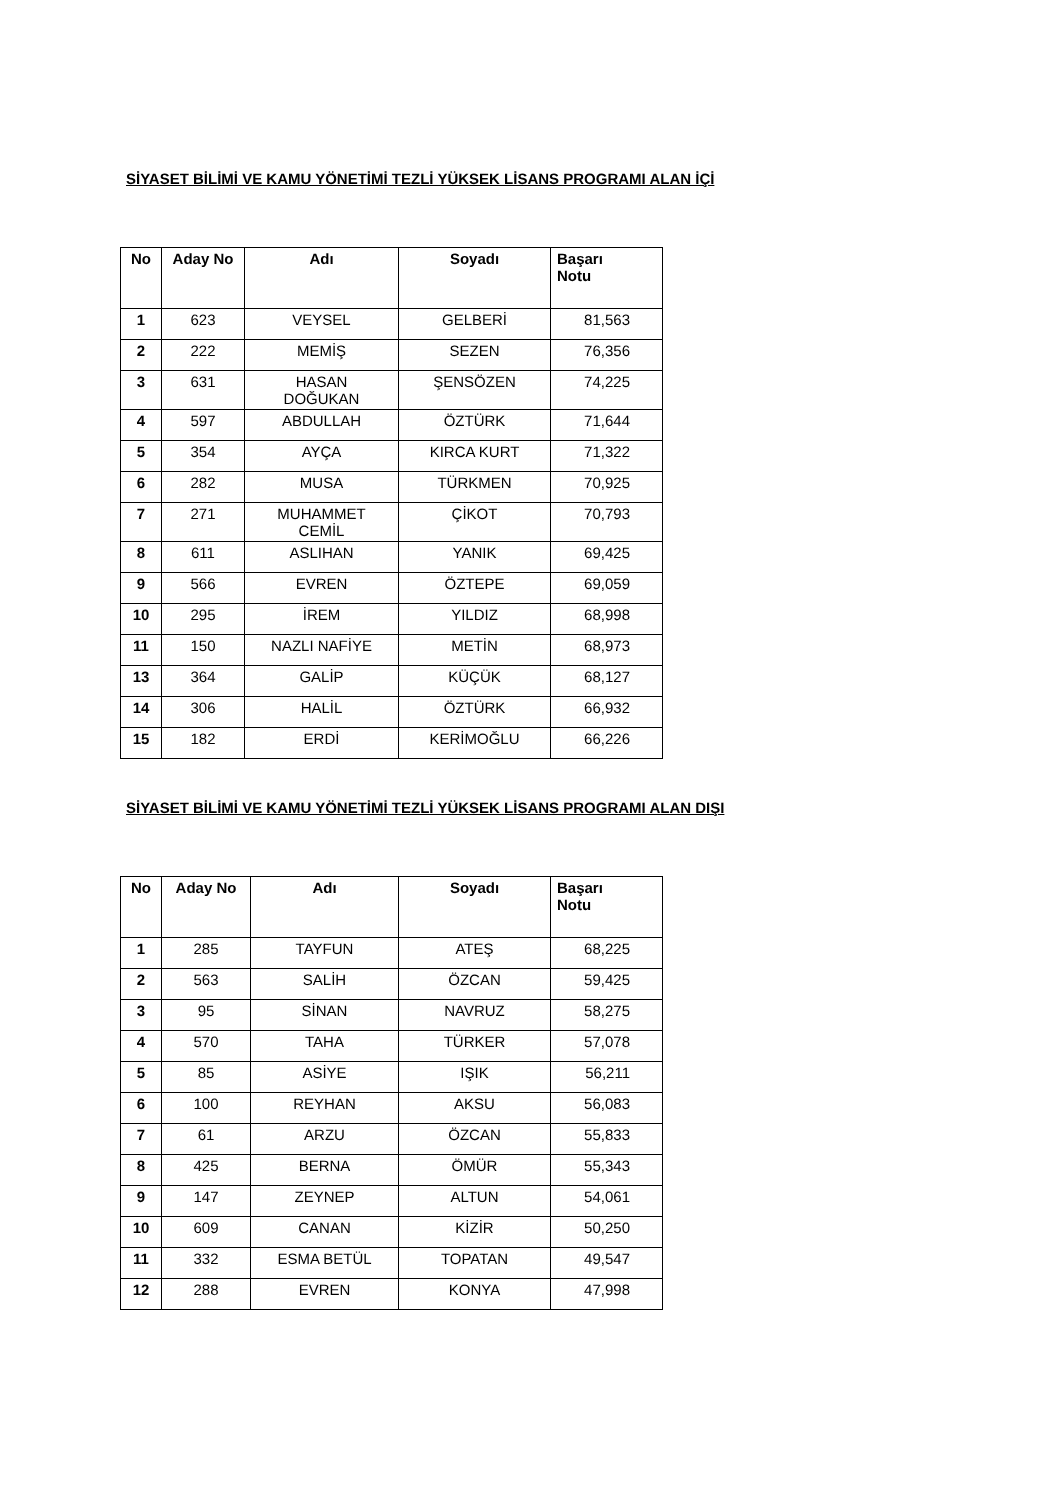SİYASET BİLİMİ VE KAMU YÖNETİMİ TEZLİ YÜKSEK LİSANS PROGRAMI ALAN İÇİ
| No | Aday No | Adı | Soyadı | Başarı Notu |
| --- | --- | --- | --- | --- |
| 1 | 623 | VEYSEL | GELBERİ | 81,563 |
| 2 | 222 | MEMİŞ | SEZEN | 76,356 |
| 3 | 631 | HASAN DOĞUKAN | ŞENSÖZEN | 74,225 |
| 4 | 597 | ABDULLAH | ÖZTÜRK | 71,644 |
| 5 | 354 | AYÇA | KIRCA KURT | 71,322 |
| 6 | 282 | MUSA | TÜRKMEN | 70,925 |
| 7 | 271 | MUHAMMET CEMİL | ÇİKOT | 70,793 |
| 8 | 611 | ASLIHAN | YANIK | 69,425 |
| 9 | 566 | EVREN | ÖZTEPE | 69,059 |
| 10 | 295 | İREM | YILDIZ | 68,998 |
| 11 | 150 | NAZLI NAFİYE | METİN | 68,973 |
| 13 | 364 | GALİP | KÜÇÜK | 68,127 |
| 14 | 306 | HALİL | ÖZTÜRK | 66,932 |
| 15 | 182 | ERDİ | KERİMOĞLU | 66,226 |
SİYASET BİLİMİ VE KAMU YÖNETİMİ TEZLİ YÜKSEK LİSANS PROGRAMI ALAN DIŞI
| No | Aday No | Adı | Soyadı | Başarı Notu |
| --- | --- | --- | --- | --- |
| 1 | 285 | TAYFUN | ATEŞ | 68,225 |
| 2 | 563 | SALİH | ÖZCAN | 59,425 |
| 3 | 95 | SİNAN | NAVRUZ | 58,275 |
| 4 | 570 | TAHA | TÜRKER | 57,078 |
| 5 | 85 | ASİYE | IŞIK | 56,211 |
| 6 | 100 | REYHAN | AKSU | 56,083 |
| 7 | 61 | ARZU | ÖZCAN | 55,833 |
| 8 | 425 | BERNA | ÖMÜR | 55,343 |
| 9 | 147 | ZEYNEP | ALTUN | 54,061 |
| 10 | 609 | CANAN | KİZİR | 50,250 |
| 11 | 332 | ESMA BETÜL | TOPATAN | 49,547 |
| 12 | 288 | EVREN | KONYA | 47,998 |